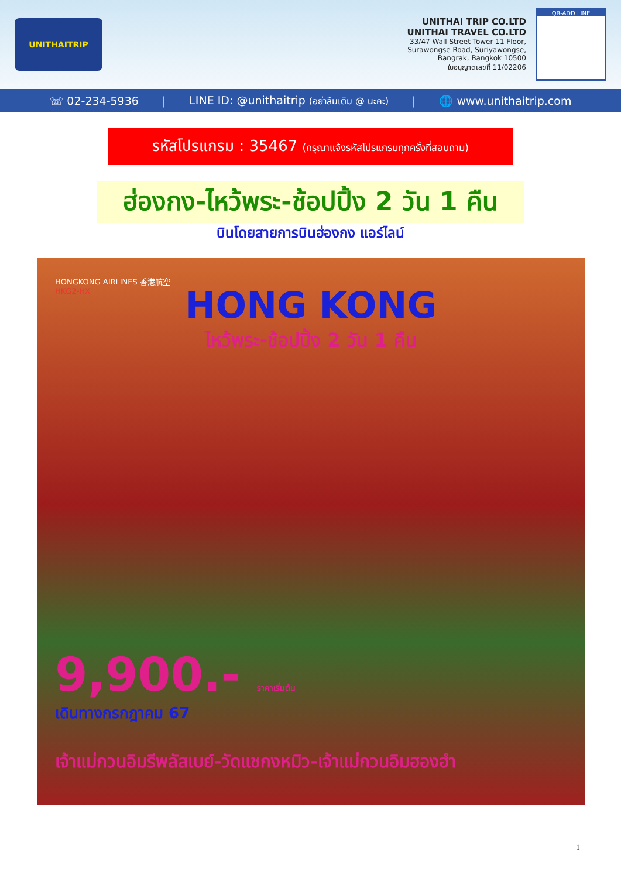UNITHAITRIP
UNITHAI TRIP CO.LTD
UNITHAI TRAVEL CO.LTD
33/47 Wall Street Tower 11 Floor,
Surawongse Road, Suriyawongse,
Bangrak, Bangkok 10500
ใบอนุญาตเลขที่ 11/02206
QR-ADD LINE
☏ 02-234-5936 | LINE ID: @unithaitrip (อย่าลืมเติม @ นะคะ) | 🌐 www.unithaitrip.com
รหัสโปรแกรม : 35467 (กรุณาแจ้งรหัสโปรแกรมทุกครั้งที่สอบถาม)
ฮ่องกง-ไหว้พระ-ช้อปปิ้ง 2 วัน 1 คืน
บินโดยสายการบินฮ่องกง แอร์ไลน์
HONGKONG AIRLINES 香港航空
HKG2-HX
HONG KONG
ไหว้พระ-ช้อปปิ้ง 2 วัน 1 คืน
9,900.- ราคาเริ่มต้น
เดินทางกรกฎาคม 67
เจ้าแม่กวนอิมรีพลัสเบย์-วัดแชกงหมิว-เจ้าแม่กวนอิมฮองฮำ
1